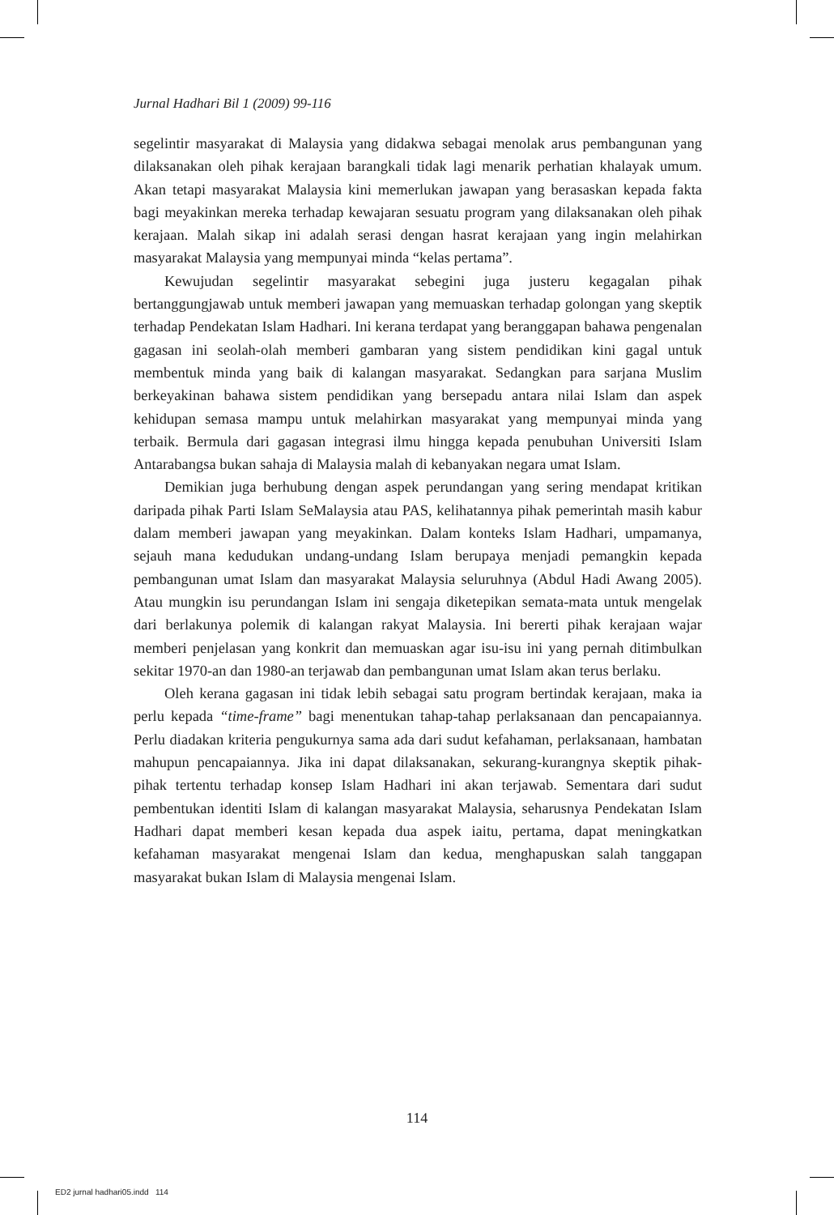Jurnal Hadhari Bil 1 (2009) 99-116
segelintir masyarakat di Malaysia yang didakwa sebagai menolak arus pembangunan yang dilaksanakan oleh pihak kerajaan barangkali tidak lagi menarik perhatian khalayak umum. Akan tetapi masyarakat Malaysia kini memerlukan jawapan yang berasaskan kepada fakta bagi meyakinkan mereka terhadap kewajaran sesuatu program yang dilaksanakan oleh pihak kerajaan. Malah sikap ini adalah serasi dengan hasrat kerajaan yang ingin melahirkan masyarakat Malaysia yang mempunyai minda “kelas pertama”.
Kewujudan segelintir masyarakat sebegini juga justeru kegagalan pihak bertanggungjawab untuk memberi jawapan yang memuaskan terhadap golongan yang skeptik terhadap Pendekatan Islam Hadhari. Ini kerana terdapat yang beranggapan bahawa pengenalan gagasan ini seolah-olah memberi gambaran yang sistem pendidikan kini gagal untuk membentuk minda yang baik di kalangan masyarakat. Sedangkan para sarjana Muslim berkeyakinan bahawa sistem pendidikan yang bersepadu antara nilai Islam dan aspek kehidupan semasa mampu untuk melahirkan masyarakat yang mempunyai minda yang terbaik. Bermula dari gagasan integrasi ilmu hingga kepada penubuhan Universiti Islam Antarabangsa bukan sahaja di Malaysia malah di kebanyakan negara umat Islam.
Demikian juga berhubung dengan aspek perundangan yang sering mendapat kritikan daripada pihak Parti Islam SeMalaysia atau PAS, kelihatannya pihak pemerintah masih kabur dalam memberi jawapan yang meyakinkan. Dalam konteks Islam Hadhari, umpamanya, sejauh mana kedudukan undang-undang Islam berupaya menjadi pemangkin kepada pembangunan umat Islam dan masyarakat Malaysia seluruhnya (Abdul Hadi Awang 2005). Atau mungkin isu perundangan Islam ini sengaja diketepikan semata-mata untuk mengelak dari berlakunya polemik di kalangan rakyat Malaysia. Ini bererti pihak kerajaan wajar memberi penjelasan yang konkrit dan memuaskan agar isu-isu ini yang pernah ditimbulkan sekitar 1970-an dan 1980-an terjawab dan pembangunan umat Islam akan terus berlaku.
Oleh kerana gagasan ini tidak lebih sebagai satu program bertindak kerajaan, maka ia perlu kepada “time-frame” bagi menentukan tahap-tahap perlaksanaan dan pencapaiannya. Perlu diadakan kriteria pengukurnya sama ada dari sudut kefahaman, perlaksanaan, hambatan mahupun pencapaiannya. Jika ini dapat dilaksanakan, sekurang-kurangnya skeptik pihak-pihak tertentu terhadap konsep Islam Hadhari ini akan terjawab. Sementara dari sudut pembentukan identiti Islam di kalangan masyarakat Malaysia, seharusnya Pendekatan Islam Hadhari dapat memberi kesan kepada dua aspek iaitu, pertama, dapat meningkatkan kefahaman masyarakat mengenai Islam dan kedua, menghapuskan salah tanggapan masyarakat bukan Islam di Malaysia mengenai Islam.
114
ED2 jurnal hadhari05.indd 114